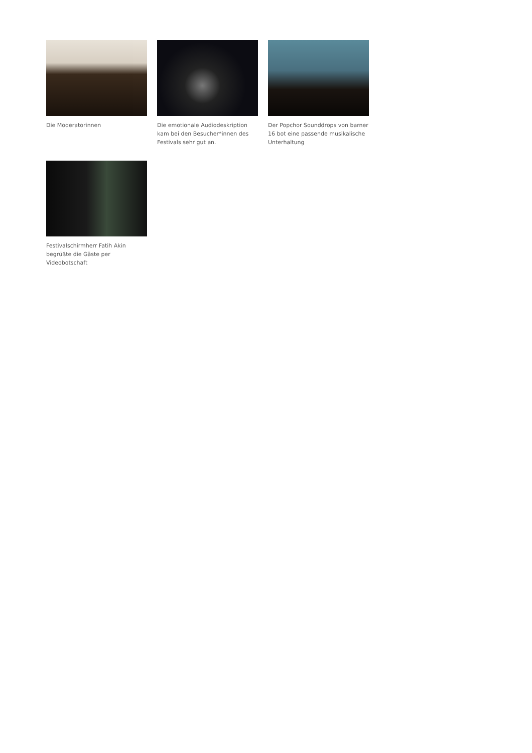Die Moderatorinnen
Die emotionale Audiodeskription kam bei den Besucher*innen des Festivals sehr gut an.
Der Popchor Sounddrops von barner 16 bot eine passende musikalische Unterhaltung
Festivalschirmherr Fatih Akin begrüßte die Gäste per Videobotschaft